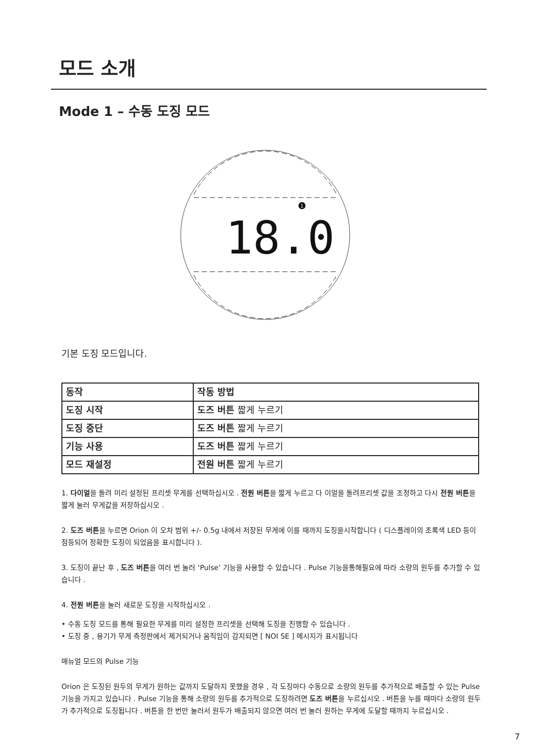모드 소개
Mode 1 – 수동 도징 모드
1
18.0
기본 도징 모드입니다.
| 동작 | 작동 방법 |
| 도징 시작 | 도즈 버튼 짧게 누르기 |
| 도징 중단 | 도즈 버튼 짧게 누르기 |
| 기능 사용 | 도즈 버튼 짧게 누르기 |
| 모드 재설정 | 전원 버튼 짧게 누르기 |
1. 다이얼을 돌려 미리 설정된 프리셋 무게를 선택하십시오 . 전원 버튼을 짧게 누르고 다 이얼을 돌려프리셋 값을 조정하고 다시 전원 버튼을 짧게 눌러 무게값을 저장하십시오 .
2. 도즈 버튼을 누르면 Orion 이 오차 범위 +/- 0.5g 내에서 저장된 무게에 이를 때까지 도징을시작합니다 ( 디스플레이의 초록색 LED 등이 점등되어 정확한 도징이 되었음을 표시합니다 ).
3. 도징이 끝난 후 , 도즈 버튼을 여러 번 눌러 ‘Pulse’ 기능을 사용할 수 있습니다 . Pulse 기능을통해필요에 따라 소량의 원두를 추가할 수 있습니다 .
4. 전원 버튼을 눌러 새로운 도징을 시작하십시오 .
• 수동 도징 모드를 통해 필요한 무게를 미리 설정한 프리셋을 선택해 도징을 진행할 수 있습니다 .
• 도징 중 , 용기가 무게 측정판에서 제거되거나 움직임이 감지되면 [ NOI SE ] 메시지가 표시됩니다
매뉴얼 모드의 Pulse 기능
Orion 은 도징된 원두의 무게가 원하는 값까지 도달하지 못했을 경우 , 각 도징마다 수동으로 소량의 원두를 추가적으로 배출할 수 있는 Pulse 기능을 가지고 있습니다 . Pulse 기능을 통해 소량의 원두를 추가적으로 도징하려면 도즈 버튼을 누르십시오 . 버튼을 누를 때마다 소량의 원두가 추가적으로 도징됩니다 . 버튼을 한 번만 눌러서 원두가 배출되지 않으면 여러 번 눌러 원하는 무게에 도달할 때까지 누르십시오 .
7